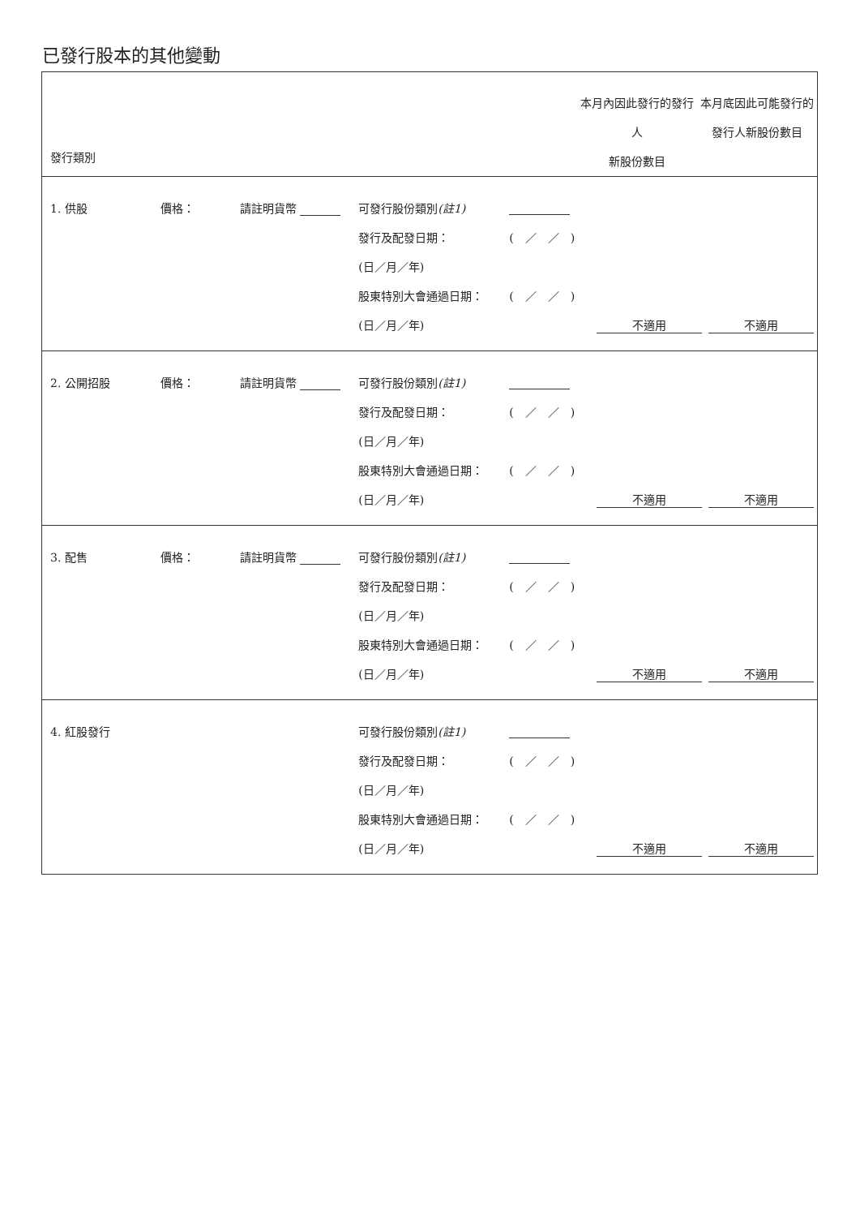已發行股本的其他變動
| 發行類別 | | 本月內因此發行的發行人 新股份數目 | 本月底因此可能發行的 發行人新股份數目 |
| --- | --- | --- | --- |
| 1. 供股 | 價格： | 請註明貨幣 | 可發行股份類別 (註1) | | | |
| | | | 發行及配發日期： | ( ／ ／ ) | | |
| | | | (日／月／年) | | | |
| | | | 股東特別大會通過日期： | ( ／ ／ ) | | |
| | | | (日／月／年) | | 不適用 | 不適用 |
| 2. 公開招股 | 價格： | 請註明貨幣 | 可發行股份類別 (註1) | | | |
| | | | 發行及配發日期： | ( ／ ／ ) | | |
| | | | (日／月／年) | | | |
| | | | 股東特別大會通過日期： | ( ／ ／ ) | | |
| | | | (日／月／年) | | 不適用 | 不適用 |
| 3. 配售 | 價格： | 請註明貨幣 | 可發行股份類別 (註1) | | | |
| | | | 發行及配發日期： | ( ／ ／ ) | | |
| | | | (日／月／年) | | | |
| | | | 股東特別大會通過日期： | ( ／ ／ ) | | |
| | | | (日／月／年) | | 不適用 | 不適用 |
| 4. 紅股發行 | | | 可發行股份類別 (註1) | | | |
| | | | 發行及配發日期： | ( ／ ／ ) | | |
| | | | (日／月／年) | | | |
| | | | 股東特別大會通過日期： | ( ／ ／ ) | | |
| | | | (日／月／年) | | 不適用 | 不適用 |